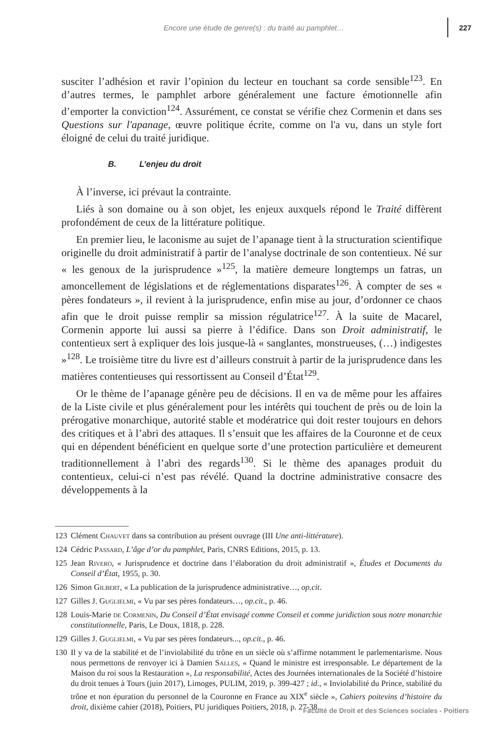Encore une étude de genre(s) : du traité au pamphlet… 227
susciter l’adhésion et ravir l’opinion du lecteur en touchant sa corde sensible<sup>123</sup>. En d’autres termes, le pamphlet arbore généralement une facture émotionnelle afin d’emporter la conviction<sup>124</sup>. Assurément, ce constat se vérifie chez Cormenin et dans ses Questions sur l'apanage, œuvre politique écrite, comme on l'a vu, dans un style fort éloigné de celui du traité juridique.
B. L’enjeu du droit
À l’inverse, ici prévaut la contrainte.
Liés à son domaine ou à son objet, les enjeux auxquels répond le Traité diffèrent profondément de ceux de la littérature politique.
En premier lieu, le laconisme au sujet de l’apanage tient à la structuration scientifique originelle du droit administratif à partir de l’analyse doctrinale de son contentieux. Né sur « les genoux de la jurisprudence »<sup>125</sup>, la matière demeure longtemps un fatras, un amoncellement de législations et de réglementations disparates<sup>126</sup>. À compter de ses « pères fondateurs », il revient à la jurisprudence, enfin mise au jour, d’ordonner ce chaos afin que le droit puisse remplir sa mission régulatrice<sup>127</sup>. À la suite de Macarel, Cormenin apporte lui aussi sa pierre à l’édifice. Dans son Droit administratif, le contentieux sert à expliquer des lois jusque-là « sanglantes, monstrueuses, (…) indigestes »<sup>128</sup>. Le troisième titre du livre est d’ailleurs construit à partir de la jurisprudence dans les matières contentieuses qui ressortissent au Conseil d’État<sup>129</sup>.
Or le thème de l’apanage génère peu de décisions. Il en va de même pour les affaires de la Liste civile et plus généralement pour les intérêts qui touchent de près ou de loin la prérogative monarchique, autorité stable et modératrice qui doit rester toujours en dehors des critiques et à l’abri des attaques. Il s’ensuit que les affaires de la Couronne et de ceux qui en dépendent bénéficient en quelque sorte d’une protection particulière et demeurent traditionnellement à l’abri des regards<sup>130</sup>. Si le thème des apanages produit du contentieux, celui-ci n’est pas révélé. Quand la doctrine administrative consacre des développements à la
123 Clément Chauvet dans sa contribution au présent ouvrage (III Une anti-littérature).
124 Cédric Passard, L’âge d’or du pamphlet, Paris, CNRS Editions, 2015, p. 13.
125 Jean Rivero, « Jurisprudence et doctrine dans l’élaboration du droit administratif », Études et Documents du Conseil d’État, 1955, p. 30.
126 Simon Gilbert, « La publication de la jurisprudence administrative…, op.cit.
127 Gilles J. Guglielmi, « Vu par ses pères fondateurs…, op.cit., p. 46.
128 Louis-Marie de Cormenin, Du Conseil d’État envisagé comme Conseil et comme juridiction sous notre monarchie constitutionnelle, Paris, Le Doux, 1818, p. 228.
129 Gilles J. Guglielmi, « Vu par ses pères fondateurs..., op.cit., p. 46.
130 Il y va de la stabilité et de l’inviolabilité du trône en un siècle où s’affirme notamment le parlementarisme. Nous nous permettons de renvoyer ici à Damien Salles, « Quand le ministre est irresponsable. Le département de la Maison du roi sous la Restauration », La responsabilité, Actes des Journées internationales de la Société d’histoire du droit tenues à Tours (juin 2017), Limoges, PULIM, 2019, p. 399-427 ; id., « Inviolabilité du Prince, stabilité du trône et non épuration du personnel de la Couronne en France au XIX<sup>e</sup> siècle », Cahiers poitevins d’histoire du droit, dixième cahier (2018), Poitiers, PU juridiques Poitiers, 2018, p. 27-38.
Faculté de Droit et des Sciences sociales - Poitiers